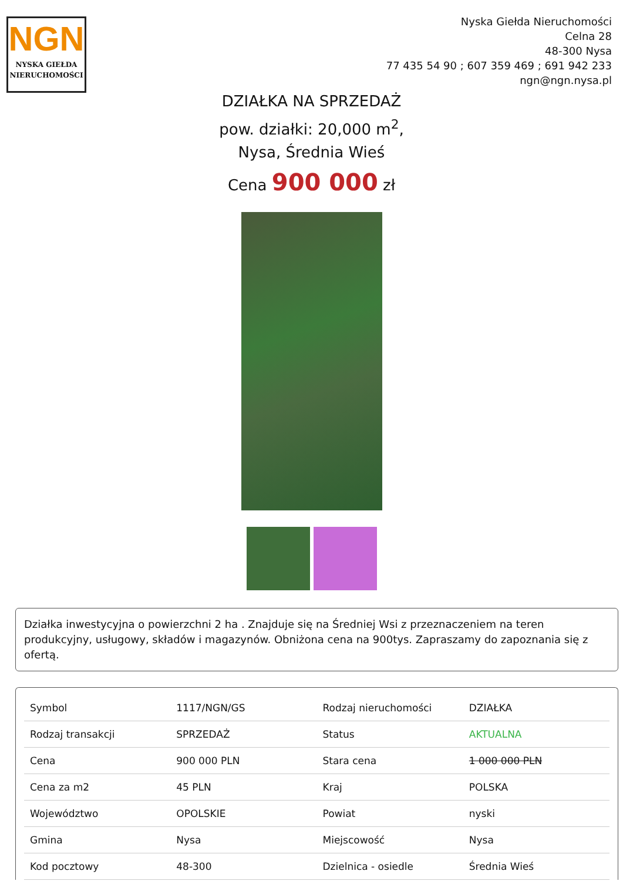NGN
NYSKA GIEŁDA
NIERUCHOMOŚCI
Nyska Giełda Nieruchomości
Celna 28
48-300 Nysa
77 435 54 90 ; 607 359 469 ; 691 942 233
ngn@ngn.nysa.pl
DZIAŁKA NA SPRZEDAŻ
pow. działki: 20,000 m<sup>2</sup>,
Nysa, Średnia Wieś
Cena 900 000 zł
Działka inwestycyjna o powierzchni 2 ha . Znajduje się na Średniej Wsi z przeznaczeniem na teren produkcyjny, usługowy, składów i magazynów. Obniżona cena na 900tys. Zapraszamy do zapoznania się z ofertą.
| Symbol | 1117/NGN/GS | Rodzaj nieruchomości | DZIAŁKA |
| Rodzaj transakcji | SPRZEDAŻ | Status | AKTUALNA |
| Cena | 900 000 PLN | Stara cena | 1 000 000 PLN |
| Cena za m2 | 45 PLN | Kraj | POLSKA |
| Województwo | OPOLSKIE | Powiat | nyski |
| Gmina | Nysa | Miejscowość | Nysa |
| Kod pocztowy | 48-300 | Dzielnica - osiedle | Średnia Wieś |